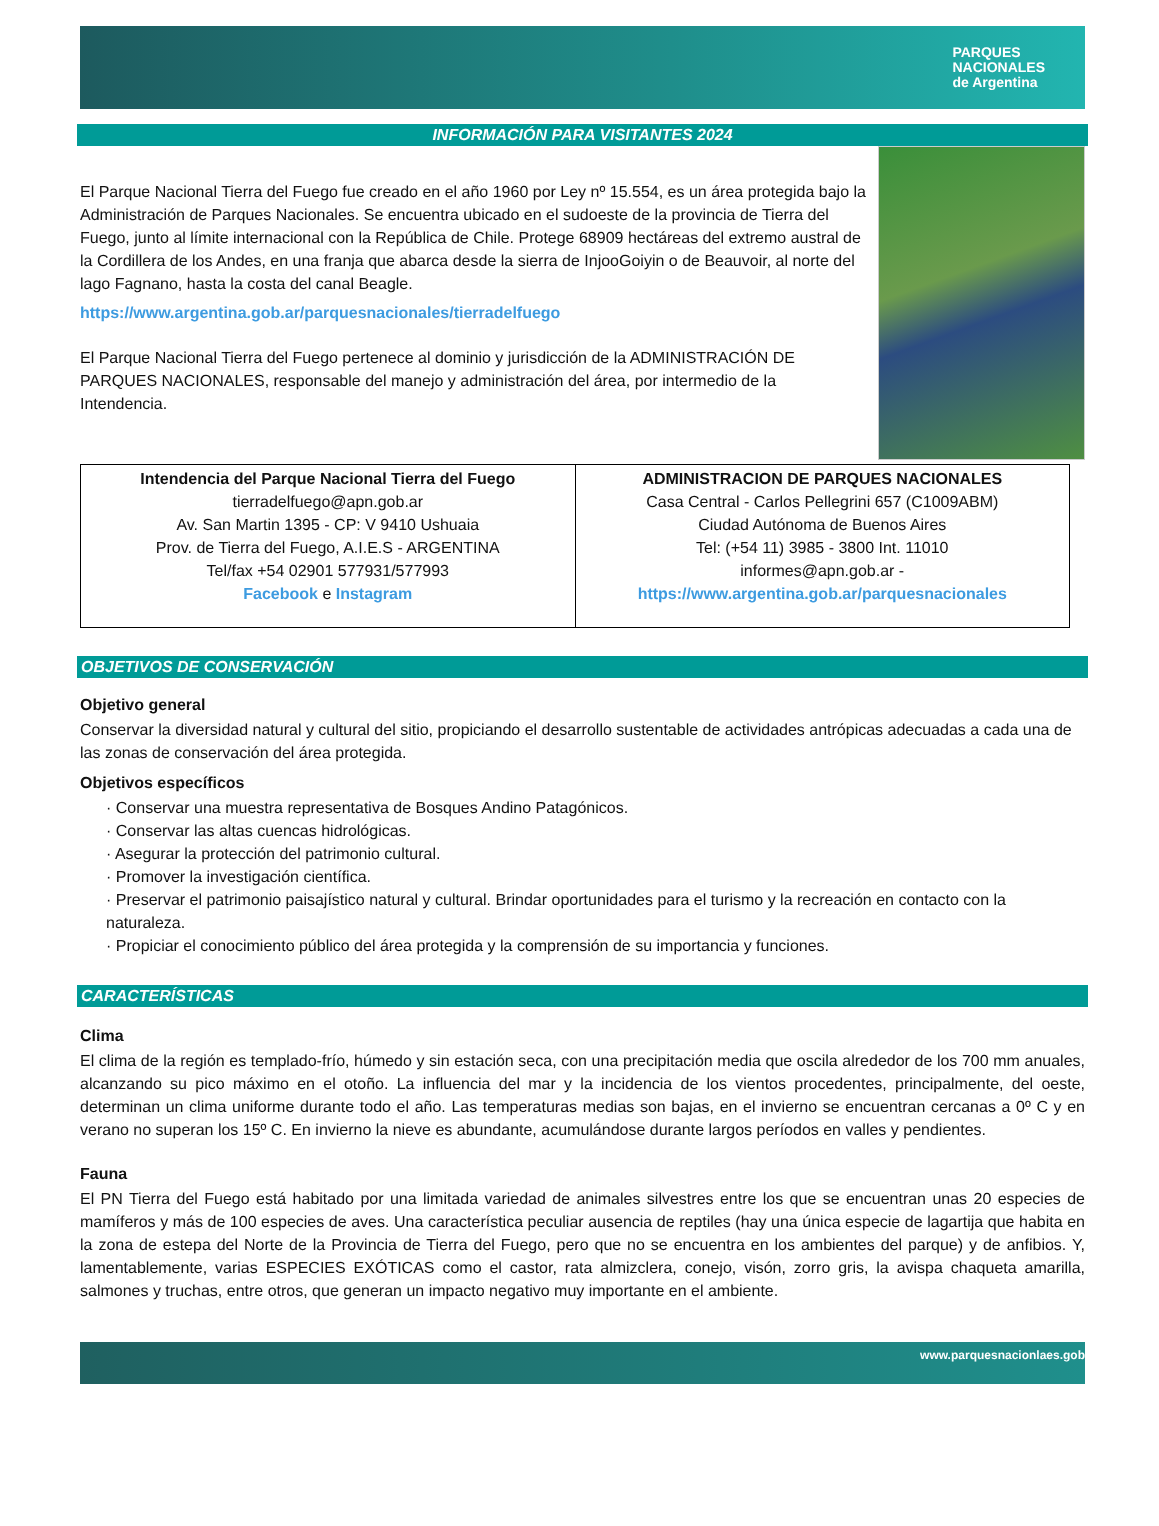PARQUES
NACIONALES
de Argentina
INFORMACIÓN PARA VISITANTES 2024
El Parque Nacional Tierra del Fuego fue creado en el año 1960 por Ley nº 15.554, es un área protegida bajo la Administración de Parques Nacionales. Se encuentra ubicado en el sudoeste de la provincia de Tierra del Fuego, junto al límite internacional con la República de Chile. Protege 68909 hectáreas del extremo austral de la Cordillera de los Andes, en una franja que abarca desde la sierra de InjooGoiyin o de Beauvoir, al norte del lago Fagnano, hasta la costa del canal Beagle.
https://www.argentina.gob.ar/parquesnacionales/tierradelfuego
El Parque Nacional Tierra del Fuego pertenece al dominio y jurisdicción de la ADMINISTRACIÓN DE PARQUES NACIONALES, responsable del manejo y administración del área, por intermedio de la Intendencia.
| Intendencia del Parque Nacional Tierra del Fuego tierradelfuego@apn.gob.ar Av. San Martin 1395 - CP: V 9410 Ushuaia Prov. de Tierra del Fuego, A.I.E.S - ARGENTINA Tel/fax +54 02901 577931/577993 Facebook e Instagram | ADMINISTRACION DE PARQUES NACIONALES Casa Central - Carlos Pellegrini 657 (C1009ABM) Ciudad Autónoma de Buenos Aires Tel: (+54 11) 3985 - 3800 Int. 11010 informes@apn.gob.ar - https://www.argentina.gob.ar/parquesnacionales |
OBJETIVOS DE CONSERVACIÓN
Objetivo general
Conservar la diversidad natural y cultural del sitio, propiciando el desarrollo sustentable de actividades antrópicas adecuadas a cada una de las zonas de conservación del área protegida.
Objetivos específicos
· Conservar una muestra representativa de Bosques Andino Patagónicos.
· Conservar las altas cuencas hidrológicas.
· Asegurar la protección del patrimonio cultural.
· Promover la investigación científica.
· Preservar el patrimonio paisajístico natural y cultural. Brindar oportunidades para el turismo y la recreación en contacto con la naturaleza.
· Propiciar el conocimiento público del área protegida y la comprensión de su importancia y funciones.
CARACTERÍSTICAS
Clima
El clima de la región es templado-frío, húmedo y sin estación seca, con una precipitación media que oscila alrededor de los 700 mm anuales, alcanzando su pico máximo en el otoño. La influencia del mar y la incidencia de los vientos procedentes, principalmente, del oeste, determinan un clima uniforme durante todo el año. Las temperaturas medias son bajas, en el invierno se encuentran cercanas a 0º C y en verano no superan los 15º C. En invierno la nieve es abundante, acumulándose durante largos períodos en valles y pendientes.
Fauna
El PN Tierra del Fuego está habitado por una limitada variedad de animales silvestres entre los que se encuentran unas 20 especies de mamíferos y más de 100 especies de aves. Una característica peculiar ausencia de reptiles (hay una única especie de lagartija que habita en la zona de estepa del Norte de la Provincia de Tierra del Fuego, pero que no se encuentra en los ambientes del parque) y de anfibios. Y, lamentablemente, varias ESPECIES EXÓTICAS como el castor, rata almizclera, conejo, visón, zorro gris, la avispa chaqueta amarilla, salmones y truchas, entre otros, que generan un impacto negativo muy importante en el ambiente.
www.parquesnacionlaes.gob